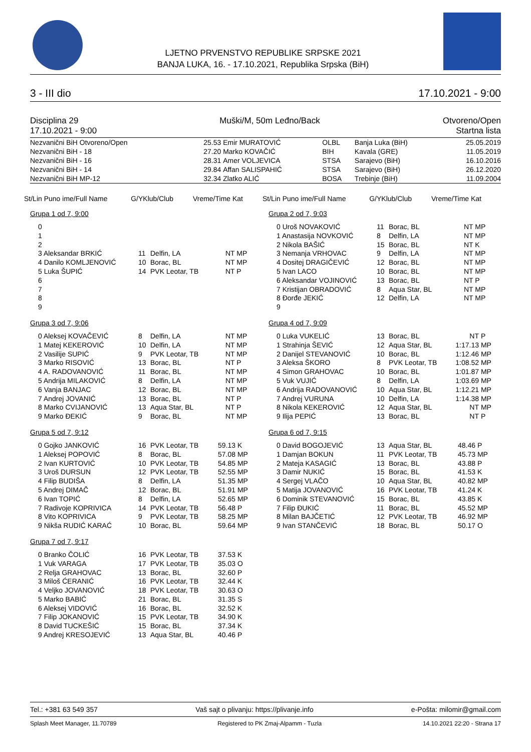LJETNO PRVENSTVO REPUBLIKE SRPSKE 2021
BANJA LUKA, 16. - 17.10.2021, Republika Srpska (BiH)
3 - III dio 17.10.2021 - 9:00
Disciplina 29
17.10.2021 - 9:00
Muški/M, 50m Leđno/Back Otvoreno/Open
Startna lista
| Nezvanični BiH Otvoreno/Open | 25.53 | Emir MURATOVIĆ | OLBL | Banja Luka (BiH) | 25.05.2019 |
| Nezvanični BiH - 18 | 27.20 | Marko KOVAČIĆ | BIH | Kavala (GRE) | 11.05.2019 |
| Nezvanični BiH - 16 | 28.31 | Amer VOLJEVICA | STSA | Sarajevo (BiH) | 16.10.2016 |
| Nezvanični BiH - 14 | 29.84 | Affan SALISPAHIĆ | STSA | Sarajevo (BiH) | 26.12.2020 |
| Nezvanični BiH MP-12 | 32.34 | Zlatko ALIĆ | BOSA | Trebinje (BiH) | 11.09.2004 |
St/Lin Puno ime/Full Name G/YKlub/Club Vreme/Time Kat
Grupa 1 od 7, 9:00
| 0 | | | |
| 1 | | | |
| 2 | | | |
| 3 Aleksandar BRKIĆ | 11 | Delfin, LA | NT MP |
| 4 Danilo KOMLJENOVIĆ | 10 | Borac, BL | NT MP |
| 5 Luka ŠUPIĆ | 14 | PVK Leotar, TB | NT P |
| 6 | | | |
| 7 | | | |
| 8 | | | |
| 9 | | | |
Grupa 3 od 7, 9:06
| 0 Aleksej KOVAČEVIĆ | 8 | Delfin, LA | NT MP |
| 1 Matej KEKEROVIĆ | 10 | Delfin, LA | NT MP |
| 2 Vasilije SUPIĆ | 9 | PVK Leotar, TB | NT MP |
| 3 Marko RISOVIĆ | 13 | Borac, BL | NT P |
| 4 A. RADOVANOVIĆ | 11 | Borac, BL | NT MP |
| 5 Andrija MILAKOVIĆ | 8 | Delfin, LA | NT MP |
| 6 Vanja BANJAC | 12 | Borac, BL | NT MP |
| 7 Andrej JOVANIĆ | 13 | Borac, BL | NT P |
| 8 Marko CVIJANOVIĆ | 13 | Aqua Star, BL | NT P |
| 9 Marko ĐEKIĆ | 9 | Borac, BL | NT MP |
Grupa 5 od 7, 9:12
| 0 Gojko JANKOVIĆ | 16 | PVK Leotar, TB | 59.13 K |
| 1 Aleksej POPOVIĆ | 8 | Borac, BL | 57.08 MP |
| 2 Ivan KURTOVIĆ | 10 | PVK Leotar, TB | 54.85 MP |
| 3 Uroš DURSUN | 12 | PVK Leotar, TB | 52.55 MP |
| 4 Filip BUDIŠA | 8 | Delfin, LA | 51.35 MP |
| 5 Andrej DIMAČ | 12 | Borac, BL | 51.91 MP |
| 6 Ivan TOPIĆ | 8 | Delfin, LA | 52.65 MP |
| 7 Radivoje KOPRIVICA | 14 | PVK Leotar, TB | 56.48 P |
| 8 Vito KOPRIVICA | 9 | PVK Leotar, TB | 58.25 MP |
| 9 Nikša RUDIĆ KARAĆ | 10 | Borac, BL | 59.64 MP |
Grupa 7 od 7, 9:17
| 0 Branko ČOLIĆ | 16 | PVK Leotar, TB | 37.53 K |
| 1 Vuk VARAGA | 17 | PVK Leotar, TB | 35.03 O |
| 2 Relja GRAHOVAC | 13 | Borac, BL | 32.60 P |
| 3 Miloš ĆERANIĆ | 16 | PVK Leotar, TB | 32.44 K |
| 4 Veljko JOVANOVIĆ | 18 | PVK Leotar, TB | 30.63 O |
| 5 Marko BABIĆ | 21 | Borac, BL | 31.35 S |
| 6 Aleksej VIDOVIĆ | 16 | Borac, BL | 32.52 K |
| 7 Filip JOKANOVIĆ | 15 | PVK Leotar, TB | 34.90 K |
| 8 David TUCKEŠIĆ | 15 | Borac, BL | 37.34 K |
| 9 Andrej KRESOJEVIĆ | 13 | Aqua Star, BL | 40.46 P |
St/Lin Puno ime/Full Name G/YKlub/Club Vreme/Time Kat
Grupa 2 od 7, 9:03
| 0 Uroš NOVAKOVIĆ | 11 | Borac, BL | NT MP |
| 1 Anastasija NOVKOVIĆ | 8 | Delfin, LA | NT MP |
| 2 Nikola BAŠIĆ | 15 | Borac, BL | NT K |
| 3 Nemanja VRHOVAC | 9 | Delfin, LA | NT MP |
| 4 Dositej DRAGIČEVIĆ | 12 | Borac, BL | NT MP |
| 5 Ivan LACO | 10 | Borac, BL | NT MP |
| 6 Aleksandar VOJINOVIĆ | 13 | Borac, BL | NT P |
| 7 Kristijan OBRADOVIĆ | 8 | Aqua Star, BL | NT MP |
| 8 Đorđe JEKIĆ | 12 | Delfin, LA | NT MP |
| 9 | | | |
Grupa 4 od 7, 9:09
| 0 Luka VUKELIĆ | 13 | Borac, BL | NT | P |
| 1 Strahinja ŠEVIĆ | 12 | Aqua Star, BL | 1:17.13 | MP |
| 2 Danijel STEVANOVIĆ | 10 | Borac, BL | 1:12.46 | MP |
| 3 Aleksa ŠKORO | 8 | PVK Leotar, TB | 1:08.52 | MP |
| 4 Simon GRAHOVAC | 10 | Borac, BL | 1:01.87 | MP |
| 5 Vuk VUJIĆ | 8 | Delfin, LA | 1:03.69 | MP |
| 6 Andrija RADOVANOVIĆ | 10 | Aqua Star, BL | 1:12.21 | MP |
| 7 Andrej VURUNA | 10 | Delfin, LA | 1:14.38 | MP |
| 8 Nikola KEKEROVIĆ | 12 | Aqua Star, BL | NT | MP |
| 9 Ilija PEPIĆ | 13 | Borac, BL | NT | P |
Grupa 6 od 7, 9:15
| 0 David BOGOJEVIĆ | 13 | Aqua Star, BL | 48.46 P |
| 1 Damjan BOKUN | 11 | PVK Leotar, TB | 45.73 MP |
| 2 Mateja KASAGIĆ | 13 | Borac, BL | 43.88 P |
| 3 Damir NUKIĆ | 15 | Borac, BL | 41.53 K |
| 4 Sergej VLAČO | 10 | Aqua Star, BL | 40.82 MP |
| 5 Matija JOVANOVIĆ | 16 | PVK Leotar, TB | 41.24 K |
| 6 Dominik STEVANOVIĆ | 15 | Borac, BL | 43.85 K |
| 7 Filip ĐUKIĆ | 11 | Borac, BL | 45.52 MP |
| 8 Milan BAJČETIĆ | 12 | PVK Leotar, TB | 46.92 MP |
| 9 Ivan STANČEVIĆ | 18 | Borac, BL | 50.17 O |
Tel.: +381 63 549 357 Vaš sajt o plivanju: https://plivanje.info e-Pošta: milomir@gmail.com
Splash Meet Manager, 11.70789 Registered to PK Zmaj-Alpamm - Tuzla 14.10.2021 22:20 - Strana 17